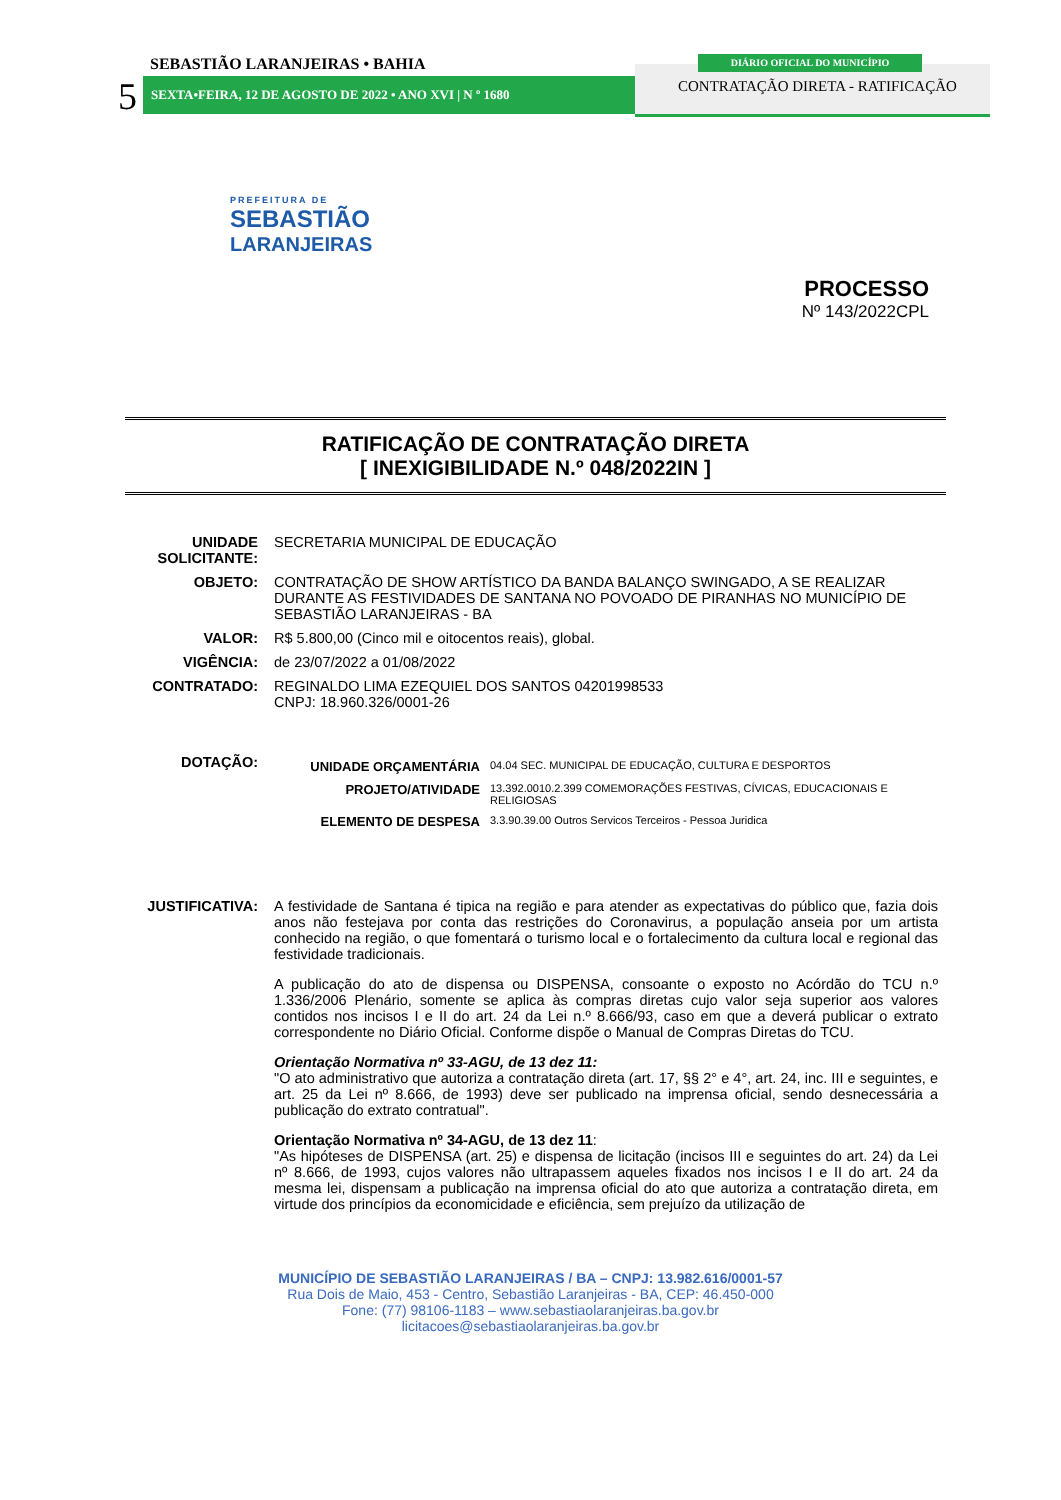SEBASTIÃO LARANJEIRAS • BAHIA
5 SEXTA•FEIRA, 12 DE AGOSTO DE 2022 • ANO XVI | N º 1680
DIÁRIO OFICIAL DO MUNICÍPIO
CONTRATAÇÃO DIRETA - RATIFICAÇÃO
PREFEITURA DE
SEBASTIÃO
LARANJEIRAS
PROCESSO
Nº 143/2022CPL
RATIFICAÇÃO DE CONTRATAÇÃO DIRETA
[ INEXIGIBILIDADE N.º 048/2022IN ]
| UNIDADE SOLICITANTE: | SECRETARIA MUNICIPAL DE EDUCAÇÃO |
| OBJETO: | CONTRATAÇÃO DE SHOW ARTÍSTICO DA BANDA BALANÇO SWINGADO, A SE REALIZAR DURANTE AS FESTIVIDADES DE SANTANA NO POVOADO DE PIRANHAS NO MUNICÍPIO DE SEBASTIÃO LARANJEIRAS - BA |
| VALOR: | R$ 5.800,00 (Cinco mil e oitocentos reais), global. |
| VIGÊNCIA: | de 23/07/2022 a 01/08/2022 |
| CONTRATADO: | REGINALDO LIMA EZEQUIEL DOS SANTOS 04201998533 CNPJ: 18.960.326/0001-26 |
| DOTAÇÃO: | / UNIDADE ORÇAMENTÁRIA / 04.04 SEC. MUNICIPAL DE EDUCAÇÃO, CULTURA E DESPORTOS / / PROJETO/ATIVIDADE / 13.392.0010.2.399 COMEMORAÇÕES FESTIVAS, CÍVICAS, EDUCACIONAIS E RELIGIOSAS / / ELEMENTO DE DESPESA / 3.3.90.39.00 Outros Servicos Terceiros - Pessoa Juridica / |
| JUSTIFICATIVA: | A festividade de Santana é tipica na região e para atender as expectativas do público que, fazia dois anos não festejava por conta das restrições do Coronavirus, a população anseia por um artista conhecido na região, o que fomentará o turismo local e o fortalecimento da cultura local e regional das festividade tradicionais. A publicação do ato de dispensa ou DISPENSA, consoante o exposto no Acórdão do TCU n.º 1.336/2006 Plenário, somente se aplica às compras diretas cujo valor seja superior aos valores contidos nos incisos I e II do art. 24 da Lei n.º 8.666/93, caso em que a deverá publicar o extrato correspondente no Diário Oficial. Conforme dispõe o Manual de Compras Diretas do TCU. Orientação Normativa nº 33-AGU, de 13 dez 11: "O ato administrativo que autoriza a contratação direta (art. 17, §§ 2° e 4°, art. 24, inc. III e seguintes, e art. 25 da Lei nº 8.666, de 1993) deve ser publicado na imprensa oficial, sendo desnecessária a publicação do extrato contratual". Orientação Normativa nº 34-AGU, de 13 dez 11 : "As hipóteses de DISPENSA (art. 25) e dispensa de licitação (incisos III e seguintes do art. 24) da Lei nº 8.666, de 1993, cujos valores não ultrapassem aqueles fixados nos incisos I e II do art. 24 da mesma lei, dispensam a publicação na imprensa oficial do ato que autoriza a contratação direta, em virtude dos princípios da economicidade e eficiência, sem prejuízo da utilização de |
MUNICÍPIO DE SEBASTIÃO LARANJEIRAS / BA – CNPJ: 13.982.616/0001-57
Rua Dois de Maio, 453 - Centro, Sebastião Laranjeiras - BA, CEP: 46.450-000
Fone: (77) 98106-1183 – www.sebastiaolaranjeiras.ba.gov.br
licitacoes@sebastiaolaranjeiras.ba.gov.br